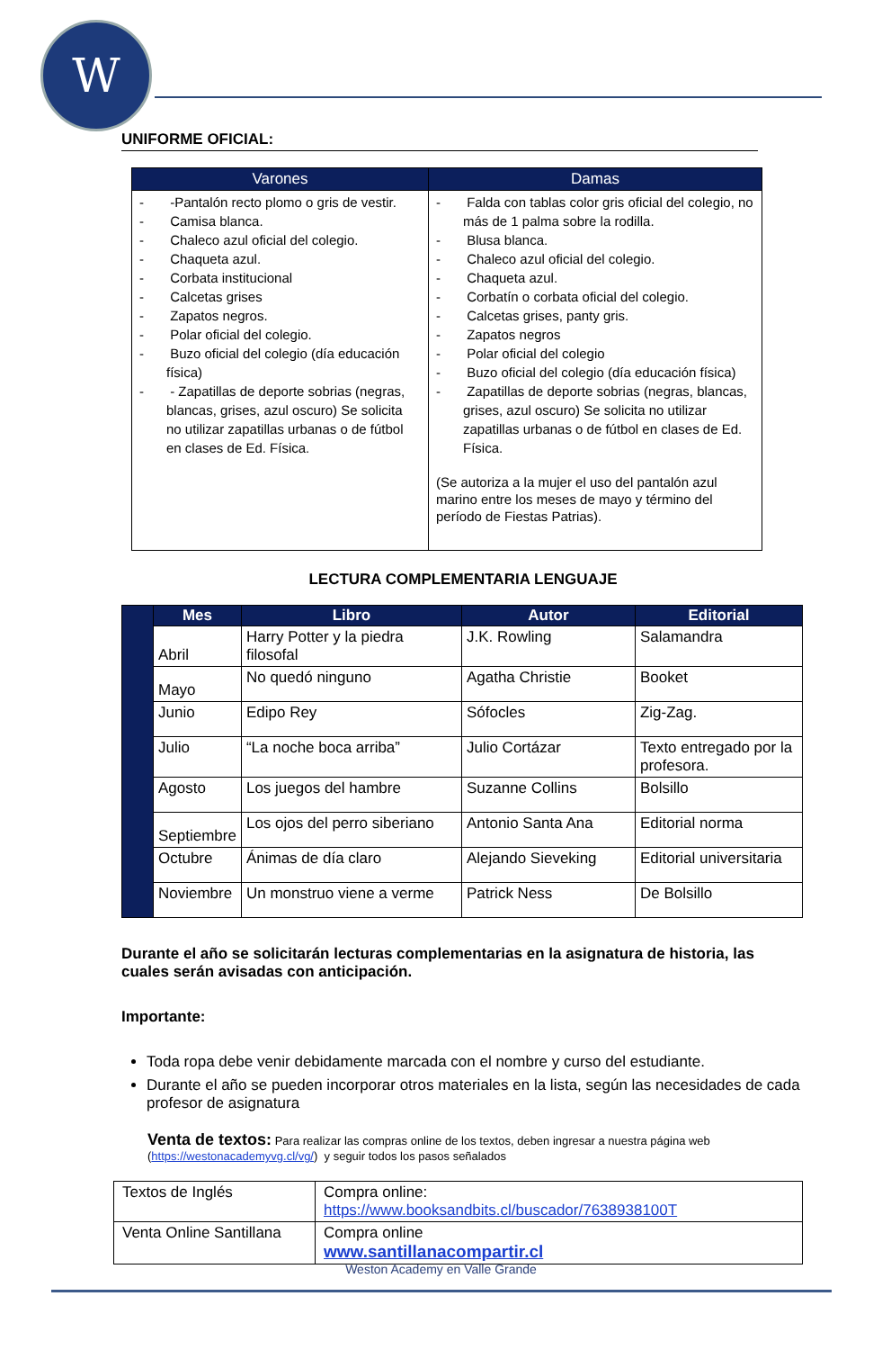W
UNIFORME OFICIAL:
| Varones | Damas |
| --- | --- |
| - -Pantalón recto plomo o gris de vestir. - Camisa blanca. - Chaleco azul oficial del colegio. - Chaqueta azul. - Corbata institucional - Calcetas grises - Zapatos negros. - Polar oficial del colegio. - Buzo oficial del colegio (día educación física) - - Zapatillas de deporte sobrias (negras, blancas, grises, azul oscuro) Se solicita no utilizar zapatillas urbanas o de fútbol en clases de Ed. Física. | - Falda con tablas color gris oficial del colegio, no más de 1 palma sobre la rodilla. - Blusa blanca. - Chaleco azul oficial del colegio. - Chaqueta azul. - Corbatín o corbata oficial del colegio. - Calcetas grises, panty gris. - Zapatos negros - Polar oficial del colegio - Buzo oficial del colegio (día educación física) - Zapatillas de deporte sobrias (negras, blancas, grises, azul oscuro) Se solicita no utilizar zapatillas urbanas o de fútbol en clases de Ed. Física. (Se autoriza a la mujer el uso del pantalón azul marino entre los meses de mayo y término del período de Fiestas Patrias). |
LECTURA COMPLEMENTARIA LENGUAJE
| | Mes | Libro | Autor | Editorial |
| | Abril | Harry Potter y la piedra filosofal | J.K. Rowling | Salamandra |
| | Mayo | No quedó ninguno | Agatha Christie | Booket |
| | Junio | Edipo Rey | Sófocles | Zig-Zag. |
| | Julio | “La noche boca arriba” | Julio Cortázar | Texto entregado por la profesora. |
| | Agosto | Los juegos del hambre | Suzanne Collins | Bolsillo |
| | Septiembre | Los ojos del perro siberiano | Antonio Santa Ana | Editorial norma |
| | Octubre | Ánimas de día claro | Alejando Sieveking | Editorial universitaria |
| | Noviembre | Un monstruo viene a verme | Patrick Ness | De Bolsillo |
Durante el año se solicitarán lecturas complementarias en la asignatura de historia, las cuales serán avisadas con anticipación.
Importante:
Toda ropa debe venir debidamente marcada con el nombre y curso del estudiante.
Durante el año se pueden incorporar otros materiales en la lista, según las necesidades de cada profesor de asignatura
Venta de textos: Para realizar las compras online de los textos, deben ingresar a nuestra página web (https://westonacademyvg.cl/vg/) y seguir todos los pasos señalados
| Textos de Inglés | Compra online: https://www.booksandbits.cl/buscador/7638938100T |
| Venta Online Santillana | Compra online www.santillanacompartir.cl |
Weston Academy en Valle Grande